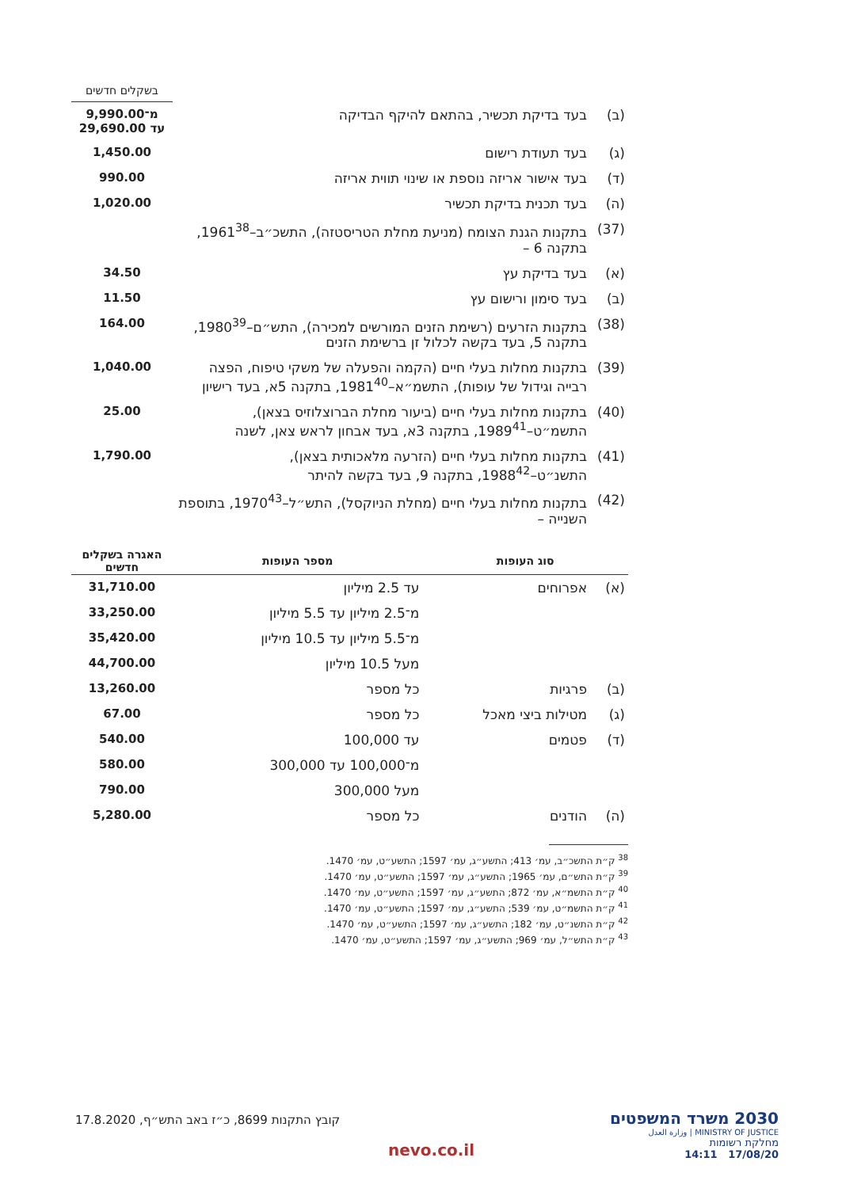| | | בשקלים חדשים |
| (ב) | בעד בדיקת תכשיר, בהתאם להיקף הבדיקה | מ־9,990.00 עד 29,690.00 |
| (ג) | בעד תעודת רישום | 1,450.00 |
| (ד) | בעד אישור אריזה נוספת או שינוי תווית אריזה | 990.00 |
| (ה) | בעד תכנית בדיקת תכשיר | 1,020.00 |
| (37) | בתקנות הגנת הצומח (מניעת מחלת הטריסטזה), התשכ״ב–1961<sup>38</sup>, בתקנה 6 – | |
| (א) | בעד בדיקת עץ | 34.50 |
| (ב) | בעד סימון ורישום עץ | 11.50 |
| (38) | בתקנות הזרעים (רשימת הזנים המורשים למכירה), התש״ם–1980<sup>39</sup>, בתקנה 5, בעד בקשה לכלול זן ברשימת הזנים | 164.00 |
| (39) | בתקנות מחלות בעלי חיים (הקמה והפעלה של משקי טיפוח, הפצה רבייה וגידול של עופות), התשמ״א–1981<sup>40</sup>, בתקנה 5א, בעד רישיון | 1,040.00 |
| (40) | בתקנות מחלות בעלי חיים (ביעור מחלת הברוצלוזיס בצאן), התשמ״ט–1989<sup>41</sup>, בתקנה 3א, בעד אבחון לראש צאן, לשנה | 25.00 |
| (41) | בתקנות מחלות בעלי חיים (הזרעה מלאכותית בצאן), התשנ״ט–1988<sup>42</sup>, בתקנה 9, בעד בקשה להיתר | 1,790.00 |
| (42) | בתקנות מחלות בעלי חיים (מחלת הניוקסל), התש״ל–1970<sup>43</sup>, בתוספת השנייה – | |
| סוג העופות | | מספר העופות | האגרה בשקלים חדשים |
| --- | --- | --- | --- |
| (א) | אפרוחים | עד 2.5 מיליון | 31,710.00 |
| | | מ־2.5 מיליון עד 5.5 מיליון | 33,250.00 |
| | | מ־5.5 מיליון עד 10.5 מיליון | 35,420.00 |
| | | מעל 10.5 מיליון | 44,700.00 |
| (ב) | פרגיות | כל מספר | 13,260.00 |
| (ג) | מטילות ביצי מאכל | כל מספר | 67.00 |
| (ד) | פטמים | עד 100,000 | 540.00 |
| | | מ־100,000 עד 300,000 | 580.00 |
| | | מעל 300,000 | 790.00 |
| (ה) | הודנים | כל מספר | 5,280.00 |
<sup>38</sup> ק״ת התשכ״ב, עמ׳ 413; התשע״ג, עמ׳ 1597; התשע״ט, עמ׳ 1470.
<sup>39</sup> ק״ת התש״ם, עמ׳ 1965; התשע״ג, עמ׳ 1597; התשע״ט, עמ׳ 1470.
<sup>40</sup> ק״ת התשמ״א, עמ׳ 872; התשע״ג, עמ׳ 1597; התשע״ט, עמ׳ 1470.
<sup>41</sup> ק״ת התשמ״ט, עמ׳ 539; התשע״ג, עמ׳ 1597; התשע״ט, עמ׳ 1470.
<sup>42</sup> ק״ת התשנ״ט, עמ׳ 182; התשע״ג, עמ׳ 1597; התשע״ט, עמ׳ 1470.
<sup>43</sup> ק״ת התש״ל, עמ׳ 969; התשע״ג, עמ׳ 1597; התשע״ט, עמ׳ 1470.
קובץ התקנות 8699, כ״ז באב התש״ף, 17.8.2020
nevo.co.il
2030 משרד המשפטים
MINISTRY OF JUSTICE | وزارة العدل
מחלקת רשומות
17/08/20 14:11